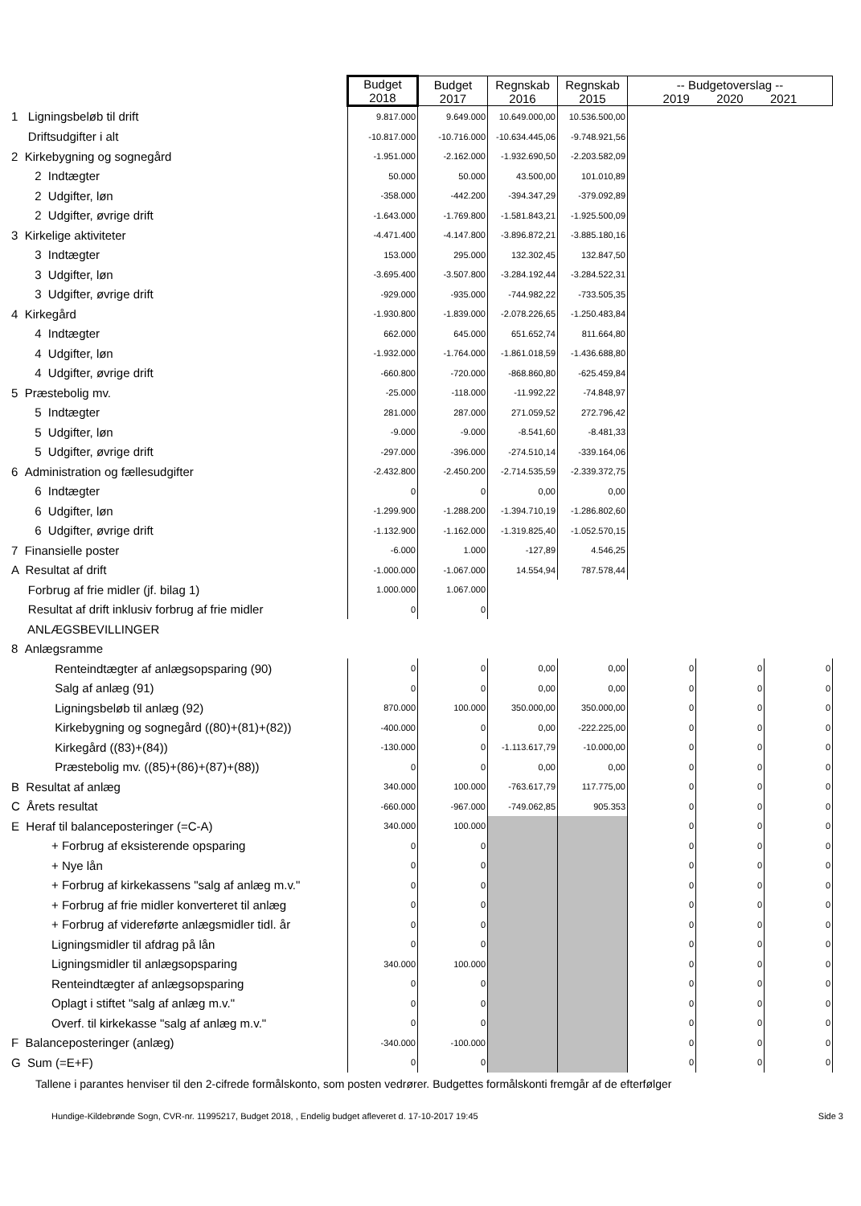| | Budget 2018 | Budget 2017 | Regnskab 2016 | Regnskab 2015 | -- Budgetoverslag -- 2019 2020 2021 | | |
| 1 Ligningsbeløb til drift | 9.817.000 | 9.649.000 | 10.649.000,00 | 10.536.500,00 | | | |
| Driftsudgifter i alt | -10.817.000 | -10.716.000 | -10.634.445,06 | -9.748.921,56 | | | |
| 2 Kirkebygning og sognegård | -1.951.000 | -2.162.000 | -1.932.690,50 | -2.203.582,09 | | | |
| 2 Indtægter | 50.000 | 50.000 | 43.500,00 | 101.010,89 | | | |
| 2 Udgifter, løn | -358.000 | -442.200 | -394.347,29 | -379.092,89 | | | |
| 2 Udgifter, øvrige drift | -1.643.000 | -1.769.800 | -1.581.843,21 | -1.925.500,09 | | | |
| 3 Kirkelige aktiviteter | -4.471.400 | -4.147.800 | -3.896.872,21 | -3.885.180,16 | | | |
| 3 Indtægter | 153.000 | 295.000 | 132.302,45 | 132.847,50 | | | |
| 3 Udgifter, løn | -3.695.400 | -3.507.800 | -3.284.192,44 | -3.284.522,31 | | | |
| 3 Udgifter, øvrige drift | -929.000 | -935.000 | -744.982,22 | -733.505,35 | | | |
| 4 Kirkegård | -1.930.800 | -1.839.000 | -2.078.226,65 | -1.250.483,84 | | | |
| 4 Indtægter | 662.000 | 645.000 | 651.652,74 | 811.664,80 | | | |
| 4 Udgifter, løn | -1.932.000 | -1.764.000 | -1.861.018,59 | -1.436.688,80 | | | |
| 4 Udgifter, øvrige drift | -660.800 | -720.000 | -868.860,80 | -625.459,84 | | | |
| 5 Præstebolig mv. | -25.000 | -118.000 | -11.992,22 | -74.848,97 | | | |
| 5 Indtægter | 281.000 | 287.000 | 271.059,52 | 272.796,42 | | | |
| 5 Udgifter, løn | -9.000 | -9.000 | -8.541,60 | -8.481,33 | | | |
| 5 Udgifter, øvrige drift | -297.000 | -396.000 | -274.510,14 | -339.164,06 | | | |
| 6 Administration og fællesudgifter | -2.432.800 | -2.450.200 | -2.714.535,59 | -2.339.372,75 | | | |
| 6 Indtægter | 0 | 0 | 0,00 | 0,00 | | | |
| 6 Udgifter, løn | -1.299.900 | -1.288.200 | -1.394.710,19 | -1.286.802,60 | | | |
| 6 Udgifter, øvrige drift | -1.132.900 | -1.162.000 | -1.319.825,40 | -1.052.570,15 | | | |
| 7 Finansielle poster | -6.000 | 1.000 | -127,89 | 4.546,25 | | | |
| A Resultat af drift | -1.000.000 | -1.067.000 | 14.554,94 | 787.578,44 | | | |
| Forbrug af frie midler (jf. bilag 1) | 1.000.000 | 1.067.000 | | | | | |
| Resultat af drift inklusiv forbrug af frie midler | 0 | 0 | | | | | |
| ANLÆGSBEVILLINGER | | | | | | | |
| 8 Anlægsramme | | | | | | | |
| Renteindtægter af anlægsopsparing (90) | 0 | 0 | 0,00 | 0,00 | 0 | 0 | 0 |
| Salg af anlæg (91) | 0 | 0 | 0,00 | 0,00 | 0 | 0 | 0 |
| Ligningsbeløb til anlæg (92) | 870.000 | 100.000 | 350.000,00 | 350.000,00 | 0 | 0 | 0 |
| Kirkebygning og sognegård ((80)+(81)+(82)) | -400.000 | 0 | 0,00 | -222.225,00 | 0 | 0 | 0 |
| Kirkegård ((83)+(84)) | -130.000 | 0 | -1.113.617,79 | -10.000,00 | 0 | 0 | 0 |
| Præstebolig mv. ((85)+(86)+(87)+(88)) | 0 | 0 | 0,00 | 0,00 | 0 | 0 | 0 |
| B Resultat af anlæg | 340.000 | 100.000 | -763.617,79 | 117.775,00 | 0 | 0 | 0 |
| C Årets resultat | -660.000 | -967.000 | -749.062,85 | 905.353 | 0 | 0 | 0 |
| E Heraf til balanceposteringer (=C-A) | 340.000 | 100.000 | | | 0 | 0 | 0 |
| + Forbrug af eksisterende opsparing | 0 | 0 | | | 0 | 0 | 0 |
| + Nye lån | 0 | 0 | | | 0 | 0 | 0 |
| + Forbrug af kirkekassens "salg af anlæg m.v." | 0 | 0 | | | 0 | 0 | 0 |
| + Forbrug af frie midler konverteret til anlæg | 0 | 0 | | | 0 | 0 | 0 |
| + Forbrug af videreførte anlægsmidler tidl. år | 0 | 0 | | | 0 | 0 | 0 |
| Ligningsmidler til afdrag på lån | 0 | 0 | | | 0 | 0 | 0 |
| Ligningsmidler til anlægsopsparing | 340.000 | 100.000 | | | 0 | 0 | 0 |
| Renteindtægter af anlægsopsparing | 0 | 0 | | | 0 | 0 | 0 |
| Oplagt i stiftet "salg af anlæg m.v." | 0 | 0 | | | 0 | 0 | 0 |
| Overf. til kirkekasse "salg af anlæg m.v." | 0 | 0 | | | 0 | 0 | 0 |
| F Balanceposteringer (anlæg) | -340.000 | -100.000 | | | 0 | 0 | 0 |
| G Sum (=E+F) | 0 | 0 | | | 0 | 0 | 0 |
Tallene i parantes henviser til den 2-cifrede formålskonto, som posten vedrører. Budgettes formålskonti fremgår af de efterfølger
Hundige-Kildebrønde Sogn, CVR-nr. 11995217, Budget 2018, , Endelig budget afleveret d. 17-10-2017 19:45 Side 3